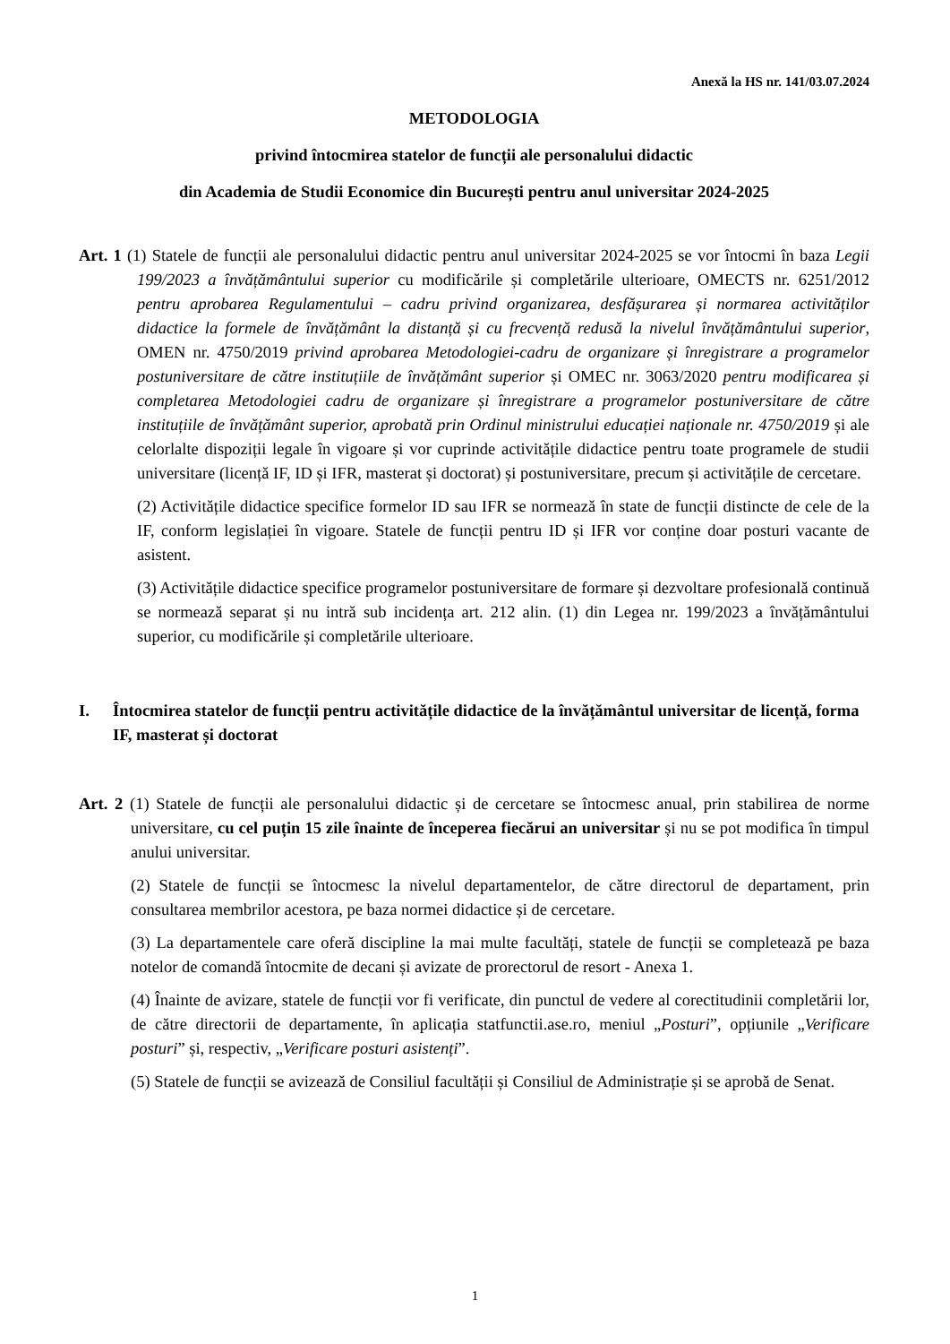Anexă la HS nr. 141/03.07.2024
METODOLOGIA
privind întocmirea statelor de funcții ale personalului didactic
din Academia de Studii Economice din București pentru anul universitar 2024-2025
Art. 1 (1) Statele de funcții ale personalului didactic pentru anul universitar 2024-2025 se vor întocmi în baza Legii 199/2023 a învățământului superior cu modificările și completările ulterioare, OMECTS nr. 6251/2012 pentru aprobarea Regulamentului – cadru privind organizarea, desfășurarea și normarea activităților didactice la formele de învățământ la distanță și cu frecvență redusă la nivelul învățământului superior, OMEN nr. 4750/2019 privind aprobarea Metodologiei-cadru de organizare și înregistrare a programelor postuniversitare de către instituțiile de învățământ superior și OMEC nr. 3063/2020 pentru modificarea și completarea Metodologiei cadru de organizare și înregistrare a programelor postuniversitare de către instituțiile de învățământ superior, aprobată prin Ordinul ministrului educației naționale nr. 4750/2019 și ale celorlalte dispoziții legale în vigoare și vor cuprinde activitățile didactice pentru toate programele de studii universitare (licență IF, ID și IFR, masterat și doctorat) și postuniversitare, precum și activitățile de cercetare.
(2) Activitățile didactice specifice formelor ID sau IFR se normează în state de funcții distincte de cele de la IF, conform legislației în vigoare. Statele de funcții pentru ID și IFR vor conține doar posturi vacante de asistent.
(3) Activitățile didactice specifice programelor postuniversitare de formare și dezvoltare profesională continuă se normează separat și nu intră sub incidența art. 212 alin. (1) din Legea nr. 199/2023 a învățământului superior, cu modificările și completările ulterioare.
I. Întocmirea statelor de funcții pentru activitățile didactice de la învățământul universitar de licență, forma IF, masterat și doctorat
Art. 2 (1) Statele de funcții ale personalului didactic și de cercetare se întocmesc anual, prin stabilirea de norme universitare, cu cel puțin 15 zile înainte de începerea fiecărui an universitar și nu se pot modifica în timpul anului universitar.
(2) Statele de funcții se întocmesc la nivelul departamentelor, de către directorul de departament, prin consultarea membrilor acestora, pe baza normei didactice și de cercetare.
(3) La departamentele care oferă discipline la mai multe facultăți, statele de funcții se completează pe baza notelor de comandă întocmite de decani și avizate de prorectorul de resort - Anexa 1.
(4) Înainte de avizare, statele de funcții vor fi verificate, din punctul de vedere al corectitudinii completării lor, de către directorii de departamente, în aplicația statfunctii.ase.ro, meniul „Posturi”, opțiunile „Verificare posturi” și, respectiv, „Verificare posturi asistenți”.
(5) Statele de funcții se avizează de Consiliul facultății și Consiliul de Administrație și se aprobă de Senat.
1